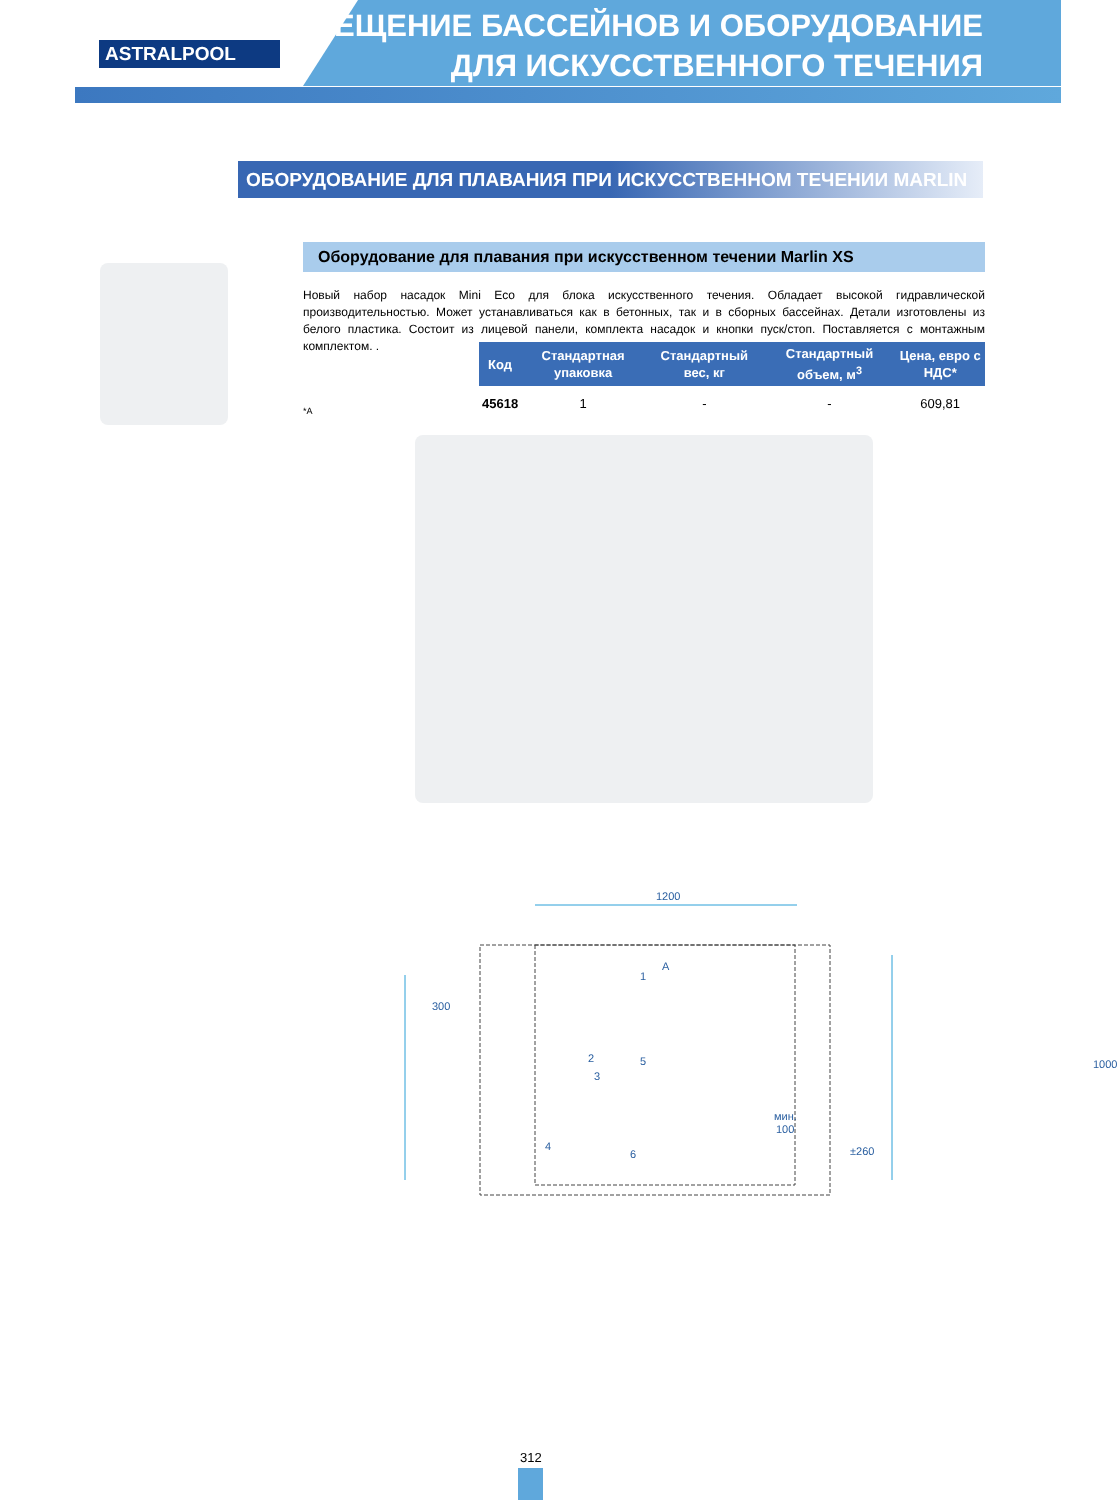ASTRALPOOL
ОСВЕЩЕНИЕ БАССЕЙНОВ И ОБОРУДОВАНИЕ
ДЛЯ ИСКУССТВЕННОГО ТЕЧЕНИЯ
ОБОРУДОВАНИЕ ДЛЯ ПЛАВАНИЯ ПРИ ИСКУССТВЕННОМ ТЕЧЕНИИ MARLIN
Оборудование для плавания при искусственном течении Marlin XS
Новый набор насадок Mini Eco для блока искусственного течения. Обладает высокой гидравлической производительностью. Может устанавливаться как в бетонных, так и в сборных бассейнах. Детали изготовлены из белого пластика. Состоит из лицевой панели, комплекта насадок и кнопки пуск/стоп. Поставляется с монтажным комплектом. .
| Код | Стандартная упаковка | Стандартный вес, кг | Стандартный объем, м<sup>3</sup> | Цена, евро с НДС* |
| --- | --- | --- | --- | --- |
| 45618 | 1 | - | - | 609,81 |
*A
1200
300
1000
мин.
100
±260
A
1
2
3
4
5
6
312